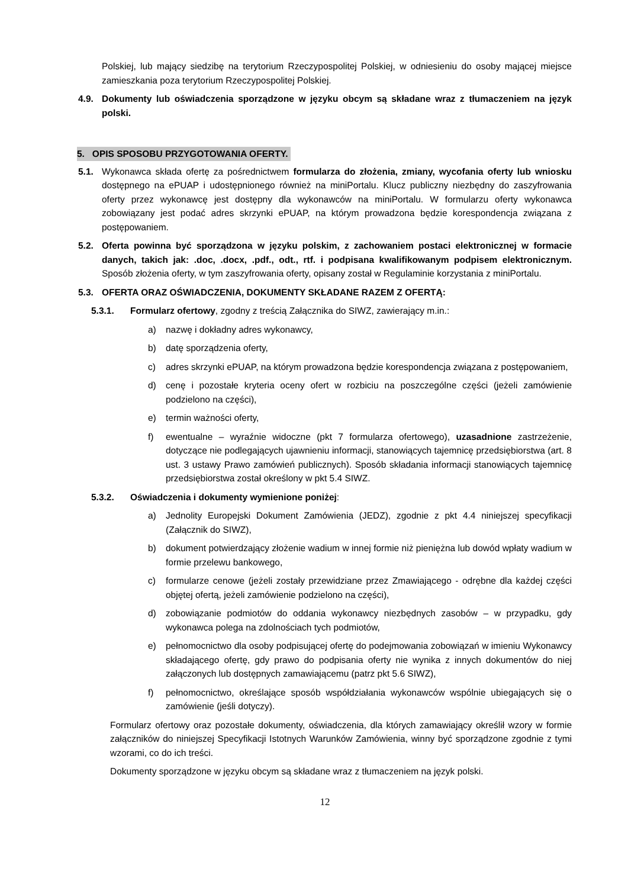Polskiej, lub mający siedzibę na terytorium Rzeczypospolitej Polskiej, w odniesieniu do osoby mającej miejsce zamieszkania poza terytorium Rzeczypospolitej Polskiej.
4.9. Dokumenty lub oświadczenia sporządzone w języku obcym są składane wraz z tłumaczeniem na język polski.
5. OPIS SPOSOBU PRZYGOTOWANIA OFERTY.
5.1. Wykonawca składa ofertę za pośrednictwem formularza do złożenia, zmiany, wycofania oferty lub wniosku dostępnego na ePUAP i udostępnionego również na miniPortalu. Klucz publiczny niezbędny do zaszyfrowania oferty przez wykonawcę jest dostępny dla wykonawców na miniPortalu. W formularzu oferty wykonawca zobowiązany jest podać adres skrzynki ePUAP, na którym prowadzona będzie korespondencja związana z postępowaniem.
5.2. Oferta powinna być sporządzona w języku polskim, z zachowaniem postaci elektronicznej w formacie danych, takich jak: .doc, .docx, .pdf., odt., rtf. i podpisana kwalifikowanym podpisem elektronicznym. Sposób złożenia oferty, w tym zaszyfrowania oferty, opisany został w Regulaminie korzystania z miniPortalu.
5.3. OFERTA ORAZ OŚWIADCZENIA, DOKUMENTY SKŁADANE RAZEM Z OFERTĄ:
5.3.1. Formularz ofertowy, zgodny z treścią Załącznika do SIWZ, zawierający m.in.:
a) nazwę i dokładny adres wykonawcy,
b) datę sporządzenia oferty,
c) adres skrzynki ePUAP, na którym prowadzona będzie korespondencja związana z postępowaniem,
d) cenę i pozostałe kryteria oceny ofert w rozbiciu na poszczególne części (jeżeli zamówienie podzielono na części),
e) termin ważności oferty,
f) ewentualne – wyraźnie widoczne (pkt 7 formularza ofertowego), uzasadnione zastrzeżenie, dotyczące nie podlegających ujawnieniu informacji, stanowiących tajemnicę przedsiębiorstwa (art. 8 ust. 3 ustawy Prawo zamówień publicznych). Sposób składania informacji stanowiących tajemnicę przedsiębiorstwa został określony w pkt 5.4 SIWZ.
5.3.2. Oświadczenia i dokumenty wymienione poniżej:
a) Jednolity Europejski Dokument Zamówienia (JEDZ), zgodnie z pkt 4.4 niniejszej specyfikacji (Załącznik do SIWZ),
b) dokument potwierdzający złożenie wadium w innej formie niż pieniężna lub dowód wpłaty wadium w formie przelewu bankowego,
c) formularze cenowe (jeżeli zostały przewidziane przez Zmawiającego - odrębne dla każdej części objętej ofertą, jeżeli zamówienie podzielono na części),
d) zobowiązanie podmiotów do oddania wykonawcy niezbędnych zasobów – w przypadku, gdy wykonawca polega na zdolnościach tych podmiotów,
e) pełnomocnictwo dla osoby podpisującej ofertę do podejmowania zobowiązań w imieniu Wykonawcy składającego ofertę, gdy prawo do podpisania oferty nie wynika z innych dokumentów do niej załączonych lub dostępnych zamawiającemu (patrz pkt 5.6 SIWZ),
f) pełnomocnictwo, określające sposób współdziałania wykonawców wspólnie ubiegających się o zamówienie (jeśli dotyczy).
Formularz ofertowy oraz pozostałe dokumenty, oświadczenia, dla których zamawiający określił wzory w formie załączników do niniejszej Specyfikacji Istotnych Warunków Zamówienia, winny być sporządzone zgodnie z tymi wzorami, co do ich treści.
Dokumenty sporządzone w języku obcym są składane wraz z tłumaczeniem na język polski.
12